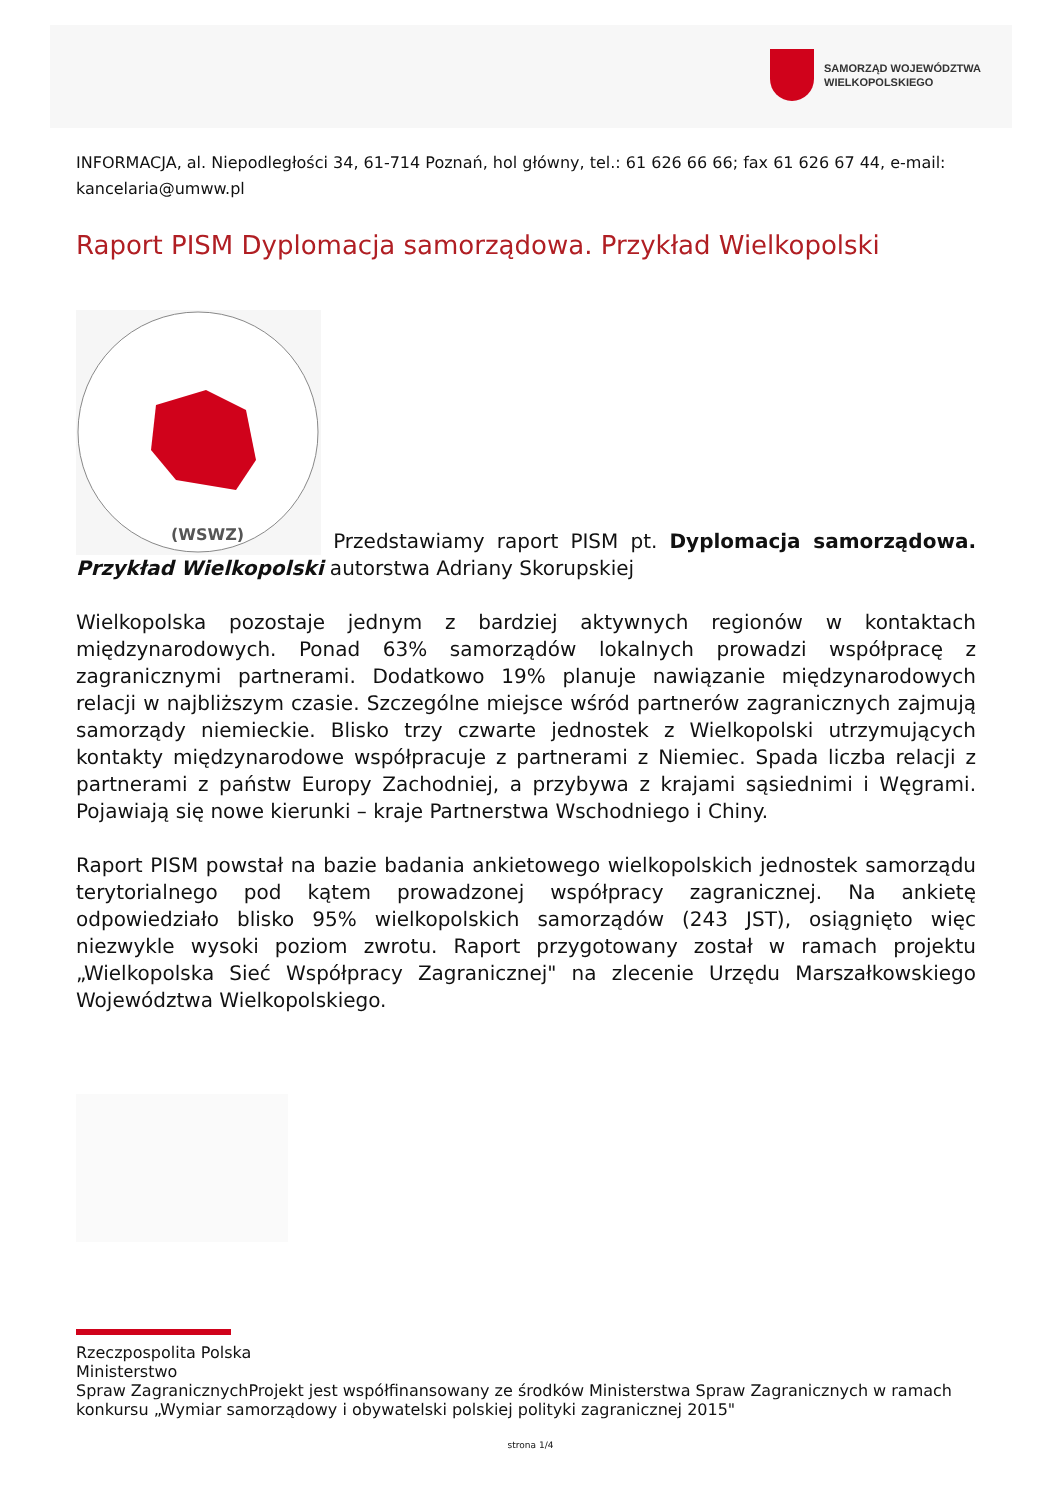SAMORZĄD WOJEWÓDZTWA
WIELKOPOLSKIEGO
INFORMACJA, al. Niepodległości 34, 61-714 Poznań, hol główny, tel.: 61 626 66 66; fax 61 626 67 44, e-mail: kancelaria@umww.pl
Raport PISM Dyplomacja samorządowa. Przykład Wielkopolski
(WSWZ)
Przedstawiamy raport PISM pt. Dyplomacja samorządowa. Przykład Wielkopolski autorstwa Adriany Skorupskiej
Wielkopolska pozostaje jednym z bardziej aktywnych regionów w kontaktach międzynarodowych. Ponad 63% samorządów lokalnych prowadzi współpracę z zagranicznymi partnerami. Dodatkowo 19% planuje nawiązanie międzynarodowych relacji w najbliższym czasie. Szczególne miejsce wśród partnerów zagranicznych zajmują samorządy niemieckie. Blisko trzy czwarte jednostek z Wielkopolski utrzymujących kontakty międzynarodowe współpracuje z partnerami z Niemiec. Spada liczba relacji z partnerami z państw Europy Zachodniej, a przybywa z krajami sąsiednimi i Węgrami. Pojawiają się nowe kierunki – kraje Partnerstwa Wschodniego i Chiny.
Raport PISM powstał na bazie badania ankietowego wielkopolskich jednostek samorządu terytorialnego pod kątem prowadzonej współpracy zagranicznej. Na ankietę odpowiedziało blisko 95% wielkopolskich samorządów (243 JST), osiągnięto więc niezwykle wysoki poziom zwrotu. Raport przygotowany został w ramach projektu „Wielkopolska Sieć Współpracy Zagranicznej" na zlecenie Urzędu Marszałkowskiego Województwa Wielkopolskiego.
Rzeczpospolita Polska
Ministerstwo
Spraw Zagranicznych Projekt jest współfinansowany ze środków Ministerstwa Spraw Zagranicznych w ramach konkursu „Wymiar samorządowy i obywatelski polskiej polityki zagranicznej 2015"
strona 1/4